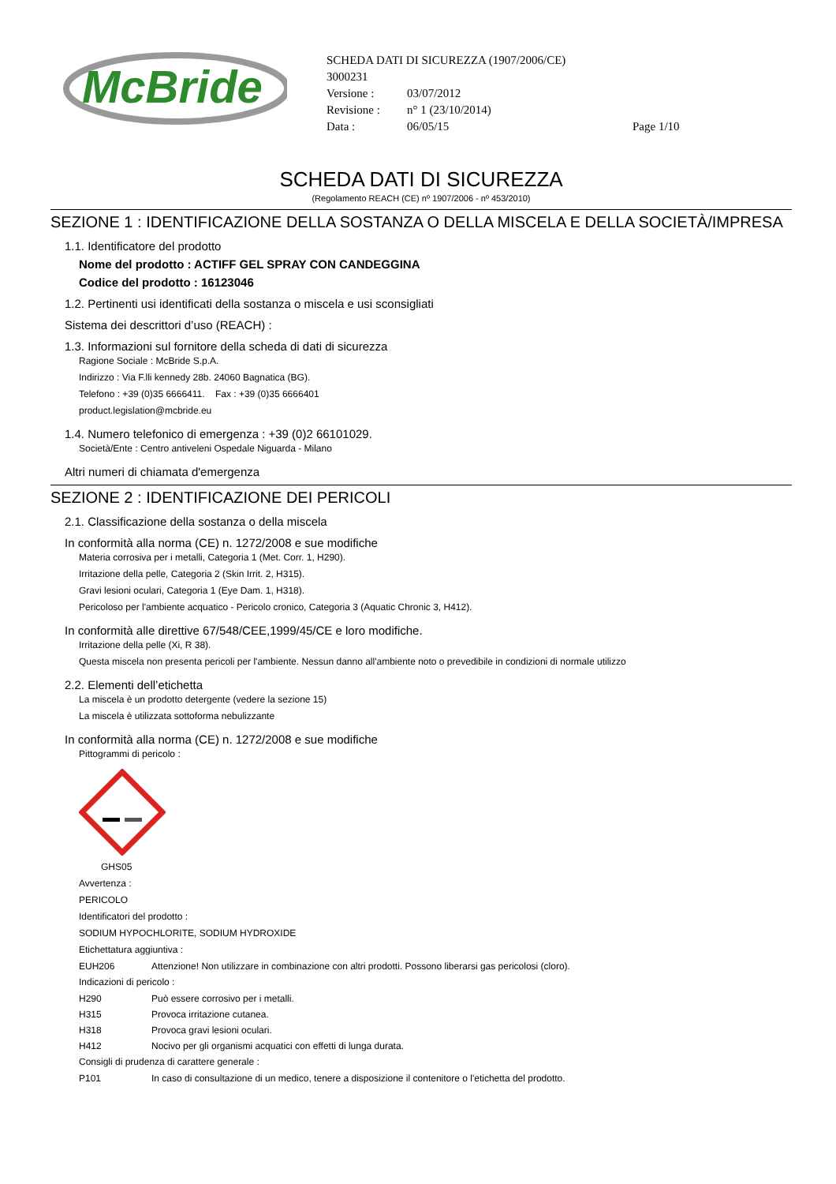McBride
SCHEDA DATI DI SICUREZZA (1907/2006/CE)
3000231
Versione : 03/07/2012
Revisione : n° 1 (23/10/2014)
Data : 06/05/15 Page 1/10
SCHEDA DATI DI SICUREZZA
(Regolamento REACH (CE) nº 1907/2006 - nº 453/2010)
SEZIONE 1 : IDENTIFICAZIONE DELLA SOSTANZA O DELLA MISCELA E DELLA SOCIETÀ/IMPRESA
1.1. Identificatore del prodotto
Nome del prodotto : ACTIFF GEL SPRAY CON CANDEGGINA
Codice del prodotto : 16123046
1.2. Pertinenti usi identificati della sostanza o miscela e usi sconsigliati
Sistema dei descrittori d’uso (REACH) :
1.3. Informazioni sul fornitore della scheda di dati di sicurezza
Ragione Sociale : McBride S.p.A.
Indirizzo : Via F.lli kennedy 28b. 24060 Bagnatica (BG).
Telefono : +39 (0)35 6666411. Fax : +39 (0)35 6666401
product.legislation@mcbride.eu
1.4. Numero telefonico di emergenza : +39 (0)2 66101029.
Società/Ente : Centro antiveleni Ospedale Niguarda - Milano
Altri numeri di chiamata d'emergenza
SEZIONE 2 : IDENTIFICAZIONE DEI PERICOLI
2.1. Classificazione della sostanza o della miscela
In conformità alla norma (CE) n. 1272/2008 e sue modifiche
Materia corrosiva per i metalli, Categoria 1 (Met. Corr. 1, H290).
Irritazione della pelle, Categoria 2 (Skin Irrit. 2, H315).
Gravi lesioni oculari, Categoria 1 (Eye Dam. 1, H318).
Pericoloso per l'ambiente acquatico - Pericolo cronico, Categoria 3 (Aquatic Chronic 3, H412).
In conformità alle direttive 67/548/CEE,1999/45/CE e loro modifiche.
Irritazione della pelle (Xi, R 38).
Questa miscela non presenta pericoli per l'ambiente. Nessun danno all'ambiente noto o prevedibile in condizioni di normale utilizzo
2.2. Elementi dell’etichetta
La miscela è un prodotto detergente (vedere la sezione 15)
La miscela è utilizzata sottoforma nebulizzante
In conformità alla norma (CE) n. 1272/2008 e sue modifiche
Pittogrammi di pericolo :
GHS05
Avvertenza :
PERICOLO
Identificatori del prodotto :
SODIUM HYPOCHLORITE, SODIUM HYDROXIDE
Etichettatura aggiuntiva :
EUH206 Attenzione! Non utilizzare in combinazione con altri prodotti. Possono liberarsi gas pericolosi (cloro).
Indicazioni di pericolo :
H290 Può essere corrosivo per i metalli.
H315 Provoca irritazione cutanea.
H318 Provoca gravi lesioni oculari.
H412 Nocivo per gli organismi acquatici con effetti di lunga durata.
Consigli di prudenza di carattere generale :
P101 In caso di consultazione di un medico, tenere a disposizione il contenitore o l'etichetta del prodotto.